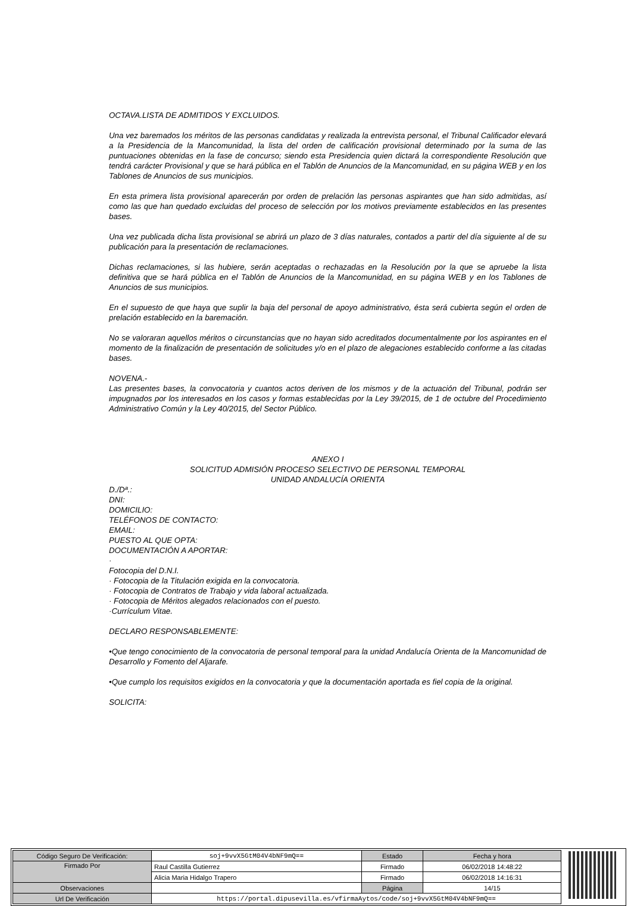OCTAVA.LISTA DE ADMITIDOS Y EXCLUIDOS.
Una vez baremados los méritos de las personas candidatas y realizada la entrevista personal, el Tribunal Calificador elevará a la Presidencia de la Mancomunidad, la lista del orden de calificación provisional determinado por la suma de las puntuaciones obtenidas en la fase de concurso; siendo esta Presidencia quien dictará la correspondiente Resolución que tendrá carácter Provisional y que se hará pública en el Tablón de Anuncios de la Mancomunidad, en su página WEB y en los Tablones de Anuncios de sus municipios.
En esta primera lista provisional aparecerán por orden de prelación las personas aspirantes que han sido admitidas, así como las que han quedado excluidas del proceso de selección por los motivos previamente establecidos en las presentes bases.
Una vez publicada dicha lista provisional se abrirá un plazo de 3 días naturales, contados a partir del día siguiente al de su publicación para la presentación de reclamaciones.
Dichas reclamaciones, si las hubiere, serán aceptadas o rechazadas en la Resolución por la que se apruebe la lista definitiva que se hará pública en el Tablón de Anuncios de la Mancomunidad, en su página WEB y en los Tablones de Anuncios de sus municipios.
En el supuesto de que haya que suplir la baja del personal de apoyo administrativo, ésta será cubierta según el orden de prelación establecido en la baremación.
No se valoraran aquellos méritos o circunstancias que no hayan sido acreditados documentalmente por los aspirantes en el momento de la finalización de presentación de solicitudes y/o en el plazo de alegaciones establecido conforme a las citadas bases.
NOVENA.-
Las presentes bases, la convocatoria y cuantos actos deriven de los mismos y de la actuación del Tribunal, podrán ser impugnados por los interesados en los casos y formas establecidas por la Ley 39/2015, de 1 de octubre del Procedimiento Administrativo Común y la Ley 40/2015, del Sector Público.
ANEXO I
SOLICITUD ADMISIÓN PROCESO SELECTIVO DE PERSONAL TEMPORAL
UNIDAD ANDALUCÍA ORIENTA
D./Dª.:
DNI:
DOMICILIO:
TELÉFONOS DE CONTACTO:
EMAIL:
PUESTO AL QUE OPTA:
DOCUMENTACIÓN A APORTAR:
·
Fotocopia del D.N.I.
· Fotocopia de la Titulación exigida en la convocatoria.
· Fotocopia de Contratos de Trabajo y vida laboral actualizada.
· Fotocopia de Méritos alegados relacionados con el puesto.
·Currículum Vitae.
DECLARO RESPONSABLEMENTE:
•Que tengo conocimiento de la convocatoria de personal temporal para la unidad Andalucía Orienta de la Mancomunidad de Desarrollo y Fomento del Aljarafe.
•Que cumplo los requisitos exigidos en la convocatoria y que la documentación aportada es fiel copia de la original.
SOLICITA:
| Código Seguro De Verificación: | soj+9vvX5GtM04V4bNF9mQ== | Estado | Fecha y hora |
| Firmado Por | Raul Castilla Gutierrez | Firmado | 06/02/2018 14:48:22 |
| | Alicia Maria Hidalgo Trapero | Firmado | 06/02/2018 14:16:31 |
| Observaciones | | Página | 14/15 |
| Url De Verificación | https://portal.dipusevilla.es/vfirmaAytos/code/soj+9vvX5GtM04V4bNF9mQ== | | |